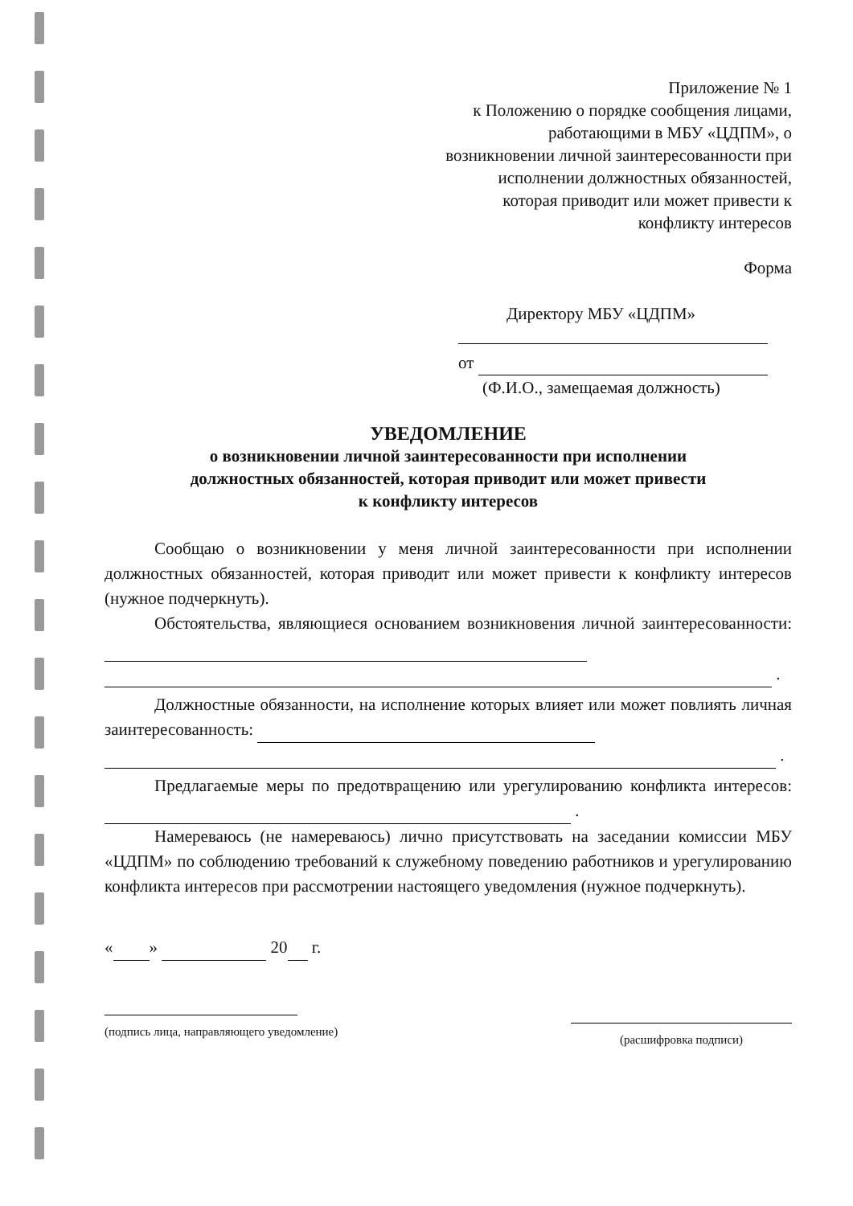Приложение № 1
к Положению о порядке сообщения лицами,
работающими в МБУ «ЦДПМ», о
возникновении личной заинтересованности при
исполнении должностных обязанностей,
которая приводит или может привести к
конфликту интересов
Форма
Директору МБУ «ЦДПМ»
от
(Ф.И.О., замещаемая должность)
УВЕДОМЛЕНИЕ
о возникновении личной заинтересованности при исполнении
должностных обязанностей, которая приводит или может привести
к конфликту интересов
Сообщаю о возникновении у меня личной заинтересованности при исполнении должностных обязанностей, которая приводит или может привести к конфликту интересов (нужное подчеркнуть).
Обстоятельства, являющиеся основанием возникновения личной заинтересованности:
.
Должностные обязанности, на исполнение которых влияет или может повлиять личная заинтересованность:
.
Предлагаемые меры по предотвращению или урегулированию конфликта интересов: .
Намереваюсь (не намереваюсь) лично присутствовать на заседании комиссии МБУ «ЦДПМ» по соблюдению требований к служебному поведению работников и урегулированию конфликта интересов при рассмотрении настоящего уведомления (нужное подчеркнуть).
« » 20 г.
(подпись лица, направляющего уведомление)
(расшифровка подписи)